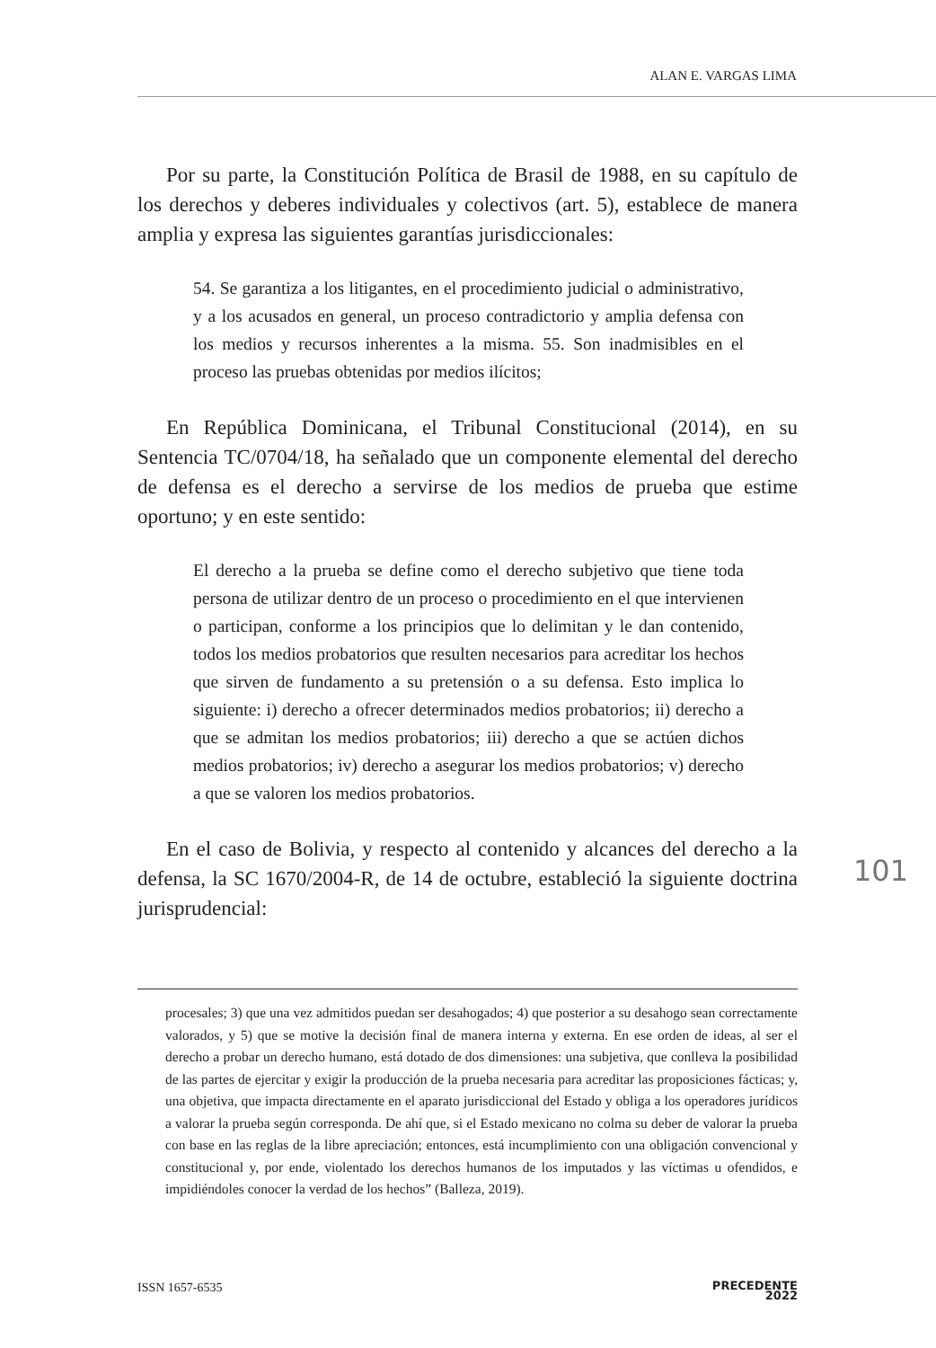ALAN E. VARGAS LIMA
Por su parte, la Constitución Política de Brasil de 1988, en su capítulo de los derechos y deberes individuales y colectivos (art. 5), establece de manera amplia y expresa las siguientes garantías jurisdiccionales:
54. Se garantiza a los litigantes, en el procedimiento judicial o administrativo, y a los acusados en general, un proceso contradictorio y amplia defensa con los medios y recursos inherentes a la misma. 55. Son inadmisibles en el proceso las pruebas obtenidas por medios ilícitos;
En República Dominicana, el Tribunal Constitucional (2014), en su Sentencia TC/0704/18, ha señalado que un componente elemental del derecho de defensa es el derecho a servirse de los medios de prueba que estime oportuno; y en este sentido:
El derecho a la prueba se define como el derecho subjetivo que tiene toda persona de utilizar dentro de un proceso o procedimiento en el que intervienen o participan, conforme a los principios que lo delimitan y le dan contenido, todos los medios probatorios que resulten necesarios para acreditar los hechos que sirven de fundamento a su pretensión o a su defensa. Esto implica lo siguiente: i) derecho a ofrecer determinados medios probatorios; ii) derecho a que se admitan los medios probatorios; iii) derecho a que se actúen dichos medios probatorios; iv) derecho a asegurar los medios probatorios; v) derecho a que se valoren los medios probatorios.
En el caso de Bolivia, y respecto al contenido y alcances del derecho a la defensa, la SC 1670/2004-R, de 14 de octubre, estableció la siguiente doctrina jurisprudencial:
101
procesales; 3) que una vez admitidos puedan ser desahogados; 4) que posterior a su desahogo sean correctamente valorados, y 5) que se motive la decisión final de manera interna y externa. En ese orden de ideas, al ser el derecho a probar un derecho humano, está dotado de dos dimensiones: una subjetiva, que conlleva la posibilidad de las partes de ejercitar y exigir la producción de la prueba necesaria para acreditar las proposiciones fácticas; y, una objetiva, que impacta directamente en el aparato jurisdiccional del Estado y obliga a los operadores jurídicos a valorar la prueba según corresponda. De ahí que, si el Estado mexicano no colma su deber de valorar la prueba con base en las reglas de la libre apreciación; entonces, está incumplimiento con una obligación convencional y constitucional y, por ende, violentado los derechos humanos de los imputados y las víctimas u ofendidos, e impidiéndoles conocer la verdad de los hechos” (Balleza, 2019).
ISSN 1657-6535 PRECEDENTE
2022